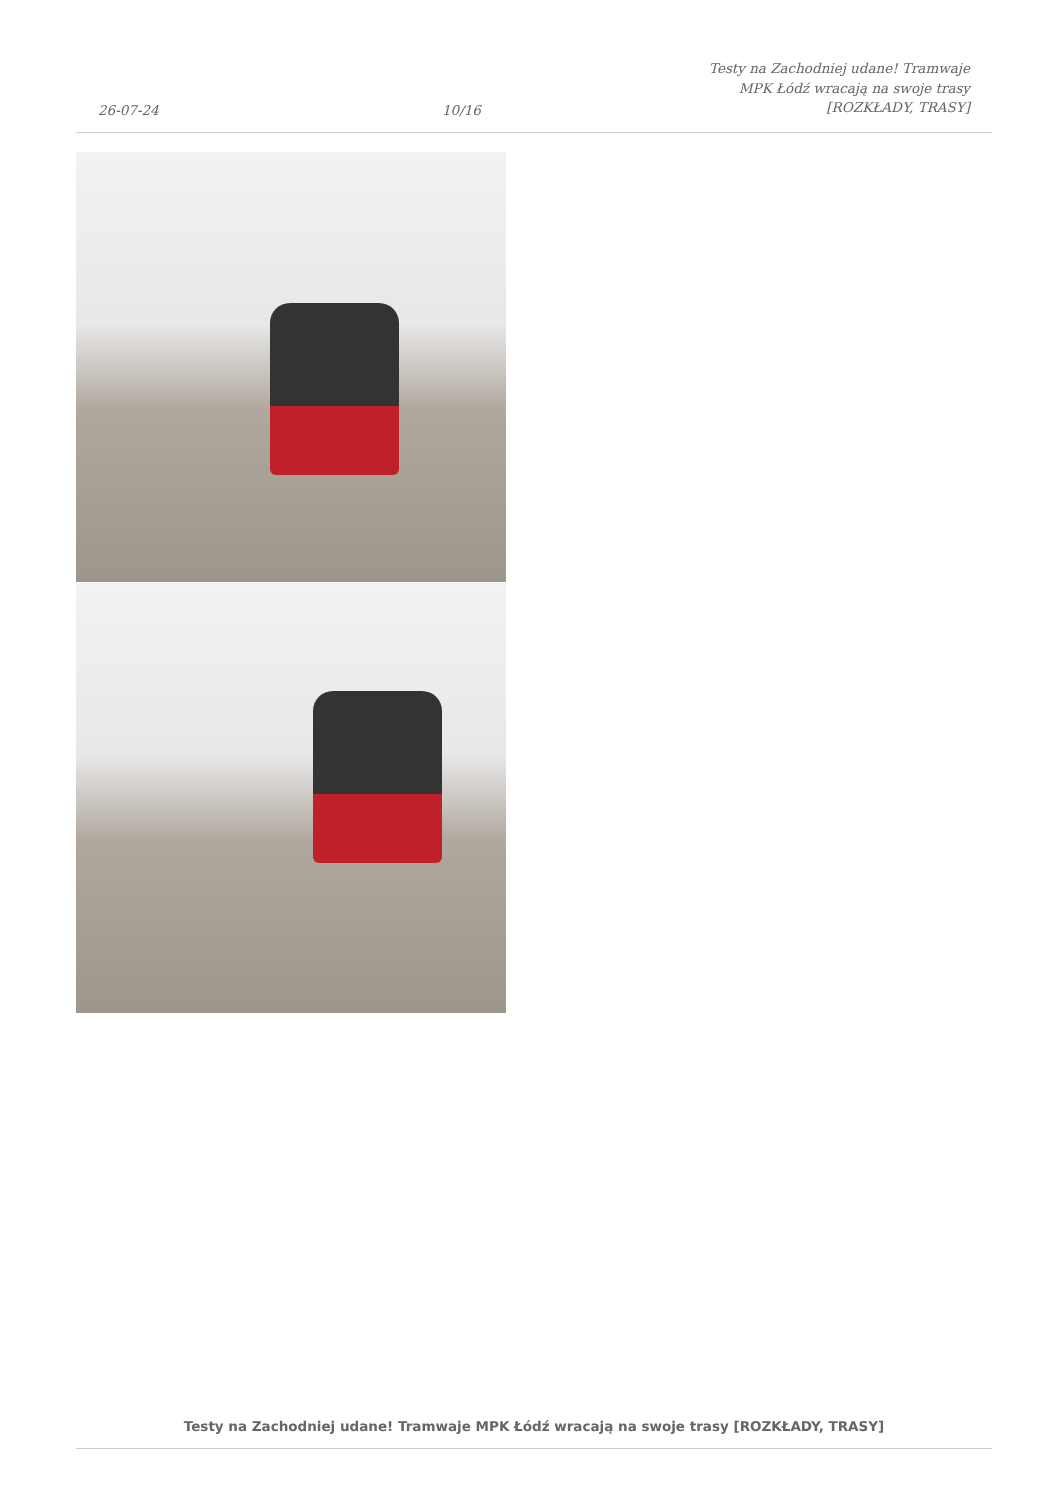26-07-24
10/16
Testy na Zachodniej udane! Tramwaje
MPK Łódź wracają na swoje trasy
[ROZKŁADY, TRASY]
Testy na Zachodniej udane! Tramwaje MPK Łódź wracają na swoje trasy [ROZKŁADY, TRASY]